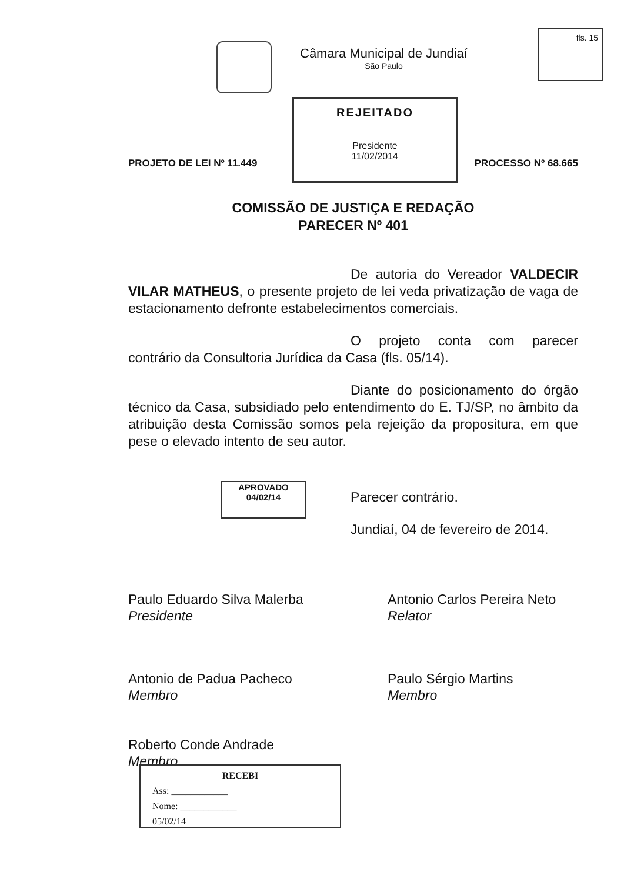Câmara Municipal de Jundiaí
São Paulo
fls. 15
REJEITADO
Presidente
11/02/2014
PROJETO DE LEI Nº 11.449 PROCESSO Nº 68.665
COMISSÃO DE JUSTIÇA E REDAÇÃO
PARECER Nº 401
De autoria do Vereador VALDECIR VILAR MATHEUS, o presente projeto de lei veda privatização de vaga de estacionamento defronte estabelecimentos comerciais.
O projeto conta com parecer contrário da Consultoria Jurídica da Casa (fls. 05/14).
Diante do posicionamento do órgão técnico da Casa, subsidiado pelo entendimento do E. TJ/SP, no âmbito da atribuição desta Comissão somos pela rejeição da propositura, em que pese o elevado intento de seu autor.
APROVADO
04/02/14
Parecer contrário.
Jundiaí, 04 de fevereiro de 2014.
Paulo Eduardo Silva Malerba
Presidente
Antonio Carlos Pereira Neto
Relator
Antonio de Padua Pacheco
Membro
Paulo Sérgio Martins
Membro
Roberto Conde Andrade
Membro
RECEBI
Ass: ____________
Nome: ____________
05/02/14